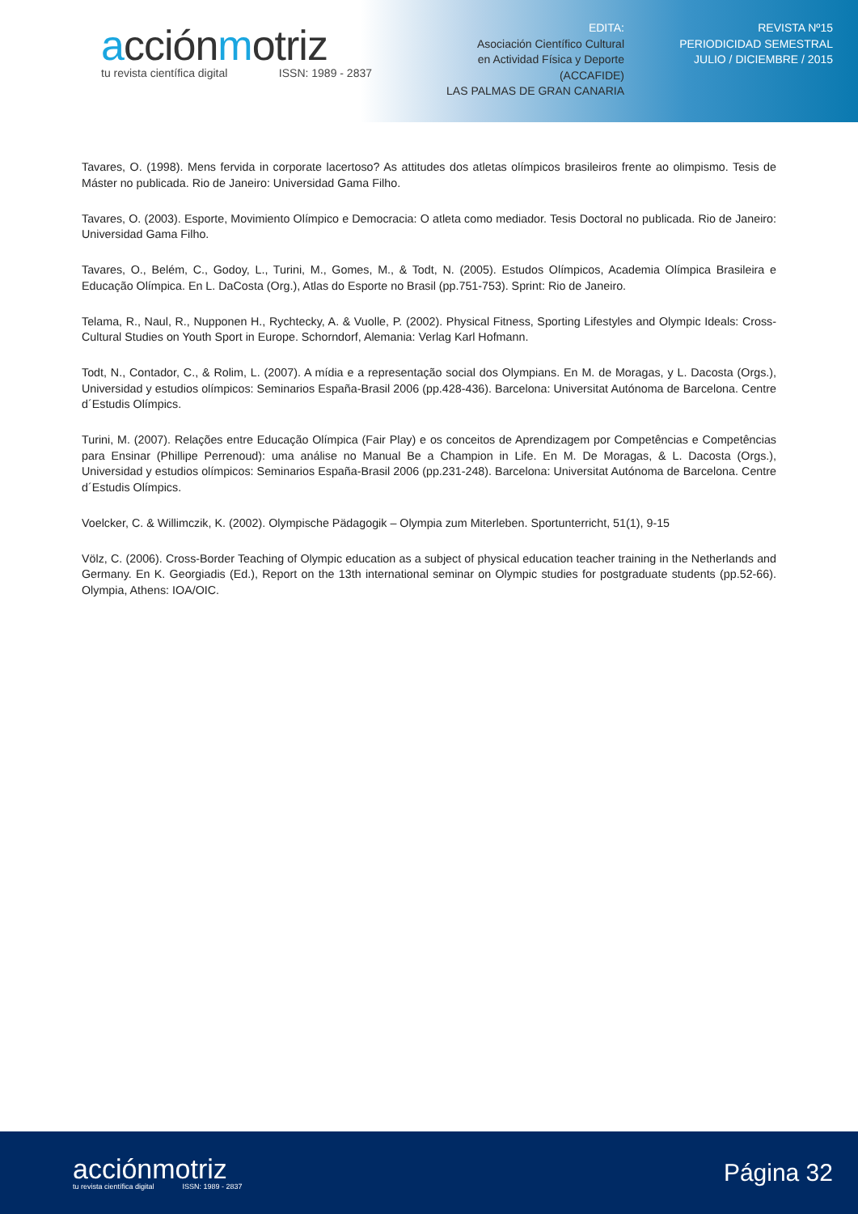acciónmotriz
tu revista científica digital ISSN: 1989 - 2837
EDITA:
Asociación Científico Cultural
en Actividad Física y Deporte
(ACCAFIDE)
LAS PALMAS DE GRAN CANARIA
REVISTA Nº15
PERIODICIDAD SEMESTRAL
JULIO / DICIEMBRE / 2015
Tavares, O. (1998). Mens fervida in corporate lacertoso? As attitudes dos atletas olímpicos brasileiros frente ao olimpismo. Tesis de Máster no publicada. Rio de Janeiro: Universidad Gama Filho.
Tavares, O. (2003). Esporte, Movimiento Olímpico e Democracia: O atleta como mediador. Tesis Doctoral no publicada. Rio de Janeiro: Universidad Gama Filho.
Tavares, O., Belém, C., Godoy, L., Turini, M., Gomes, M., & Todt, N. (2005). Estudos Olímpicos, Academia Olímpica Brasileira e Educação Olímpica. En L. DaCosta (Org.), Atlas do Esporte no Brasil (pp.751-753). Sprint: Rio de Janeiro.
Telama, R., Naul, R., Nupponen H., Rychtecky, A. & Vuolle, P. (2002). Physical Fitness, Sporting Lifestyles and Olympic Ideals: Cross-Cultural Studies on Youth Sport in Europe. Schorndorf, Alemania: Verlag Karl Hofmann.
Todt, N., Contador, C., & Rolim, L. (2007). A mídia e a representação social dos Olympians. En M. de Moragas, y L. Dacosta (Orgs.), Universidad y estudios olímpicos: Seminarios España-Brasil 2006 (pp.428-436). Barcelona: Universitat Autónoma de Barcelona. Centre d´Estudis Olímpics.
Turini, M. (2007). Relações entre Educação Olímpica (Fair Play) e os conceitos de Aprendizagem por Competências e Competências para Ensinar (Phillipe Perrenoud): uma análise no Manual Be a Champion in Life. En M. De Moragas, & L. Dacosta (Orgs.), Universidad y estudios olímpicos: Seminarios España-Brasil 2006 (pp.231-248). Barcelona: Universitat Autónoma de Barcelona. Centre d´Estudis Olímpics.
Voelcker, C. & Willimczik, K. (2002). Olympische Pädagogik – Olympia zum Miterleben. Sportunterricht, 51(1), 9-15
Völz, C. (2006). Cross-Border Teaching of Olympic education as a subject of physical education teacher training in the Netherlands and Germany. En K. Georgiadis (Ed.), Report on the 13th international seminar on Olympic studies for postgraduate students (pp.52-66). Olympia, Athens: IOA/OIC.
acciónmotriz
tu revista científica digital ISSN: 1989 - 2837
Página 32